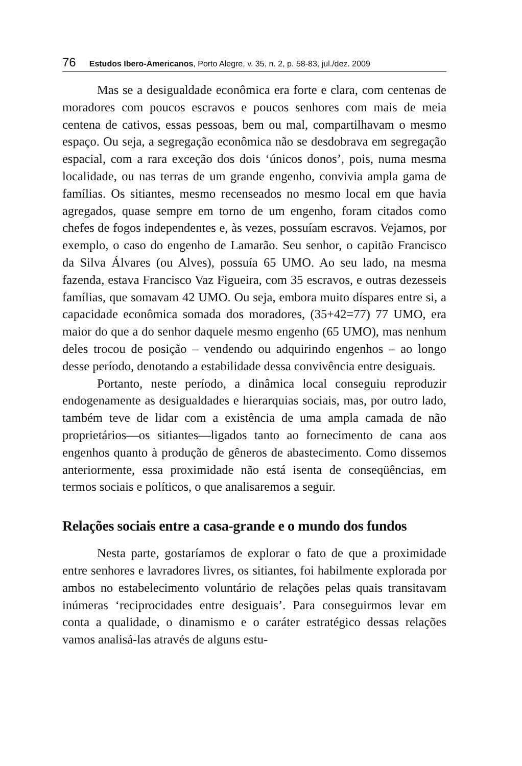76 Estudos Ibero-Americanos, Porto Alegre, v. 35, n. 2, p. 58-83, jul./dez. 2009
Mas se a desigualdade econômica era forte e clara, com centenas de moradores com poucos escravos e poucos senhores com mais de meia centena de cativos, essas pessoas, bem ou mal, compartilhavam o mesmo espaço. Ou seja, a segregação econômica não se desdobrava em segregação espacial, com a rara exceção dos dois ‘únicos donos’, pois, numa mesma localidade, ou nas terras de um grande engenho, convivia ampla gama de famílias. Os sitiantes, mesmo recenseados no mesmo local em que havia agregados, quase sempre em torno de um engenho, foram citados como chefes de fogos independentes e, às vezes, possuíam escravos. Vejamos, por exemplo, o caso do engenho de Lamarão. Seu senhor, o capitão Francisco da Silva Álvares (ou Alves), possuía 65 UMO. Ao seu lado, na mesma fazenda, estava Francisco Vaz Figueira, com 35 escravos, e outras dezesseis famílias, que somavam 42 UMO. Ou seja, embora muito díspares entre si, a capacidade econômica somada dos moradores, (35+42=77) 77 UMO, era maior do que a do senhor daquele mesmo engenho (65 UMO), mas nenhum deles trocou de posição – vendendo ou adquirindo engenhos – ao longo desse período, denotando a estabilidade dessa convivência entre desiguais.
Portanto, neste período, a dinâmica local conseguiu reproduzir endogenamente as desigualdades e hierarquias sociais, mas, por outro lado, também teve de lidar com a existência de uma ampla camada de não proprietários—os sitiantes—ligados tanto ao fornecimento de cana aos engenhos quanto à produção de gêneros de abastecimento. Como dissemos anteriormente, essa proximidade não está isenta de conseqüências, em termos sociais e políticos, o que analisaremos a seguir.
Relações sociais entre a casa-grande e o mundo dos fundos
Nesta parte, gostaríamos de explorar o fato de que a proximidade entre senhores e lavradores livres, os sitiantes, foi habilmente explorada por ambos no estabelecimento voluntário de relações pelas quais transitavam inúmeras ‘reciprocidades entre desiguais’. Para conseguirmos levar em conta a qualidade, o dinamismo e o caráter estratégico dessas relações vamos analisá-las através de alguns estu-